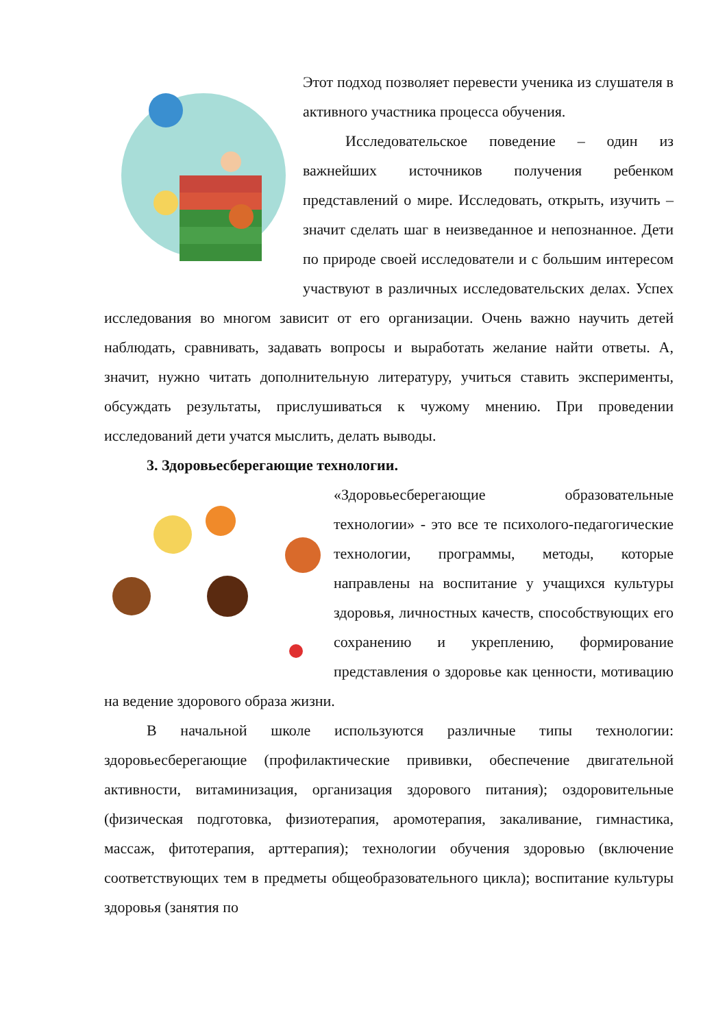Этот подход позволяет перевести ученика из слушателя в активного участника процесса обучения.
Исследовательское поведение – один из важнейших источников получения ребенком представлений о мире. Исследовать, открыть, изучить – значит сделать шаг в неизведанное и непознанное. Дети по природе своей исследователи и с большим интересом участвуют в различных исследовательских делах. Успех исследования во многом зависит от его организации. Очень важно научить детей наблюдать, сравнивать, задавать вопросы и выработать желание найти ответы. А, значит, нужно читать дополнительную литературу, учиться ставить эксперименты, обсуждать результаты, прислушиваться к чужому мнению. При проведении исследований дети учатся мыслить, делать выводы.
3. Здоровьесберегающие технологии.
«Здоровьесберегающие образовательные технологии» - это все те психолого-педагогические технологии, программы, методы, которые направлены на воспитание у учащихся культуры здоровья, личностных качеств, способствующих его сохранению и укреплению, формирование представления о здоровье как ценности, мотивацию на ведение здорового образа жизни.
В начальной школе используются различные типы технологии: здоровьесберегающие (профилактические прививки, обеспечение двигательной активности, витаминизация, организация здорового питания); оздоровительные (физическая подготовка, физиотерапия, аромотерапия, закаливание, гимнастика, массаж, фитотерапия, арттерапия); технологии обучения здоровью (включение соответствующих тем в предметы общеобразовательного цикла); воспитание культуры здоровья (занятия по